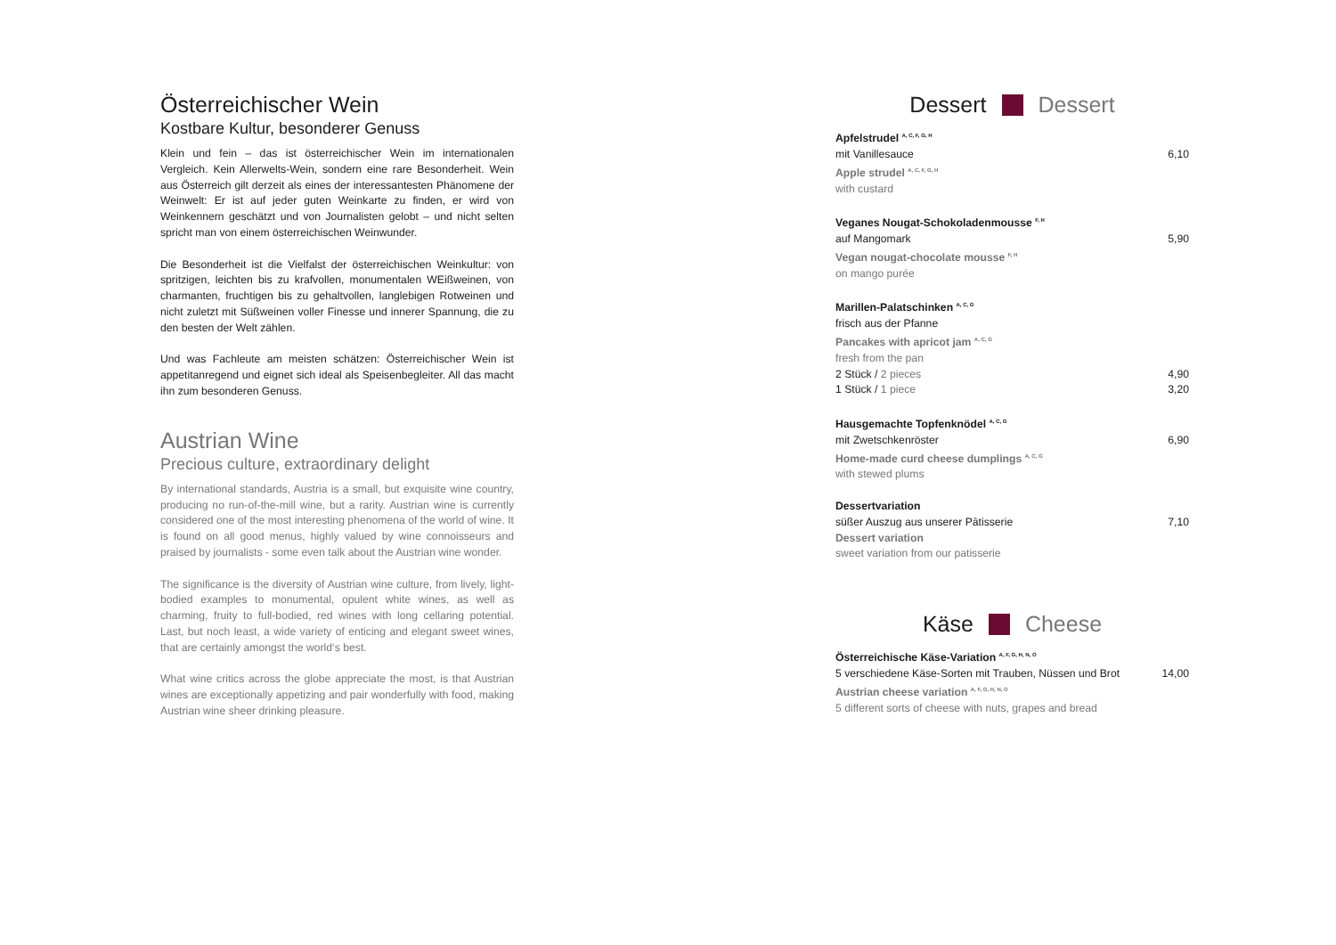Österreichischer Wein
Kostbare Kultur, besonderer Genuss
Klein und fein – das ist österreichischer Wein im internationalen Vergleich. Kein Allerwelts-Wein, sondern eine rare Besonderheit. Wein aus Österreich gilt derzeit als eines der interessantesten Phänomene der Weinwelt: Er ist auf jeder guten Weinkarte zu finden, er wird von Weinkennern geschätzt und von Journalisten gelobt – und nicht selten spricht man von einem österreichischen Weinwunder.
Die Besonderheit ist die Vielfalst der österreichischen Weinkultur: von spritzigen, leichten bis zu krafvollen, monumentalen WEißweinen, von charmanten, fruchtigen bis zu gehaltvollen, langlebigen Rotweinen und nicht zuletzt mit Süßweinen voller Finesse und innerer Spannung, die zu den besten der Welt zählen.
Und was Fachleute am meisten schätzen: Österreichischer Wein ist appetitanregend und eignet sich ideal als Speisenbegleiter. All das macht ihn zum besonderen Genuss.
Austrian Wine
Precious culture, extraordinary delight
By international standards, Austria is a small, but exquisite wine country, producing no run-of-the-mill wine, but a rarity. Austrian wine is currently considered one of the most interesting phenomena of the world of wine. It is found on all good menus, highly valued by wine connoisseurs and praised by journalists - some even talk about the Austrian wine wonder.
The significance is the diversity of Austrian wine culture, from lively, light-bodied examples to monumental, opulent white wines, as well as charming, fruity to full-bodied, red wines with long cellaring potential. Last, but noch least, a wide variety of enticing and elegant sweet wines, that are certainly amongst the world‘s best.
What wine critics across the globe appreciate the most, is that Austrian wines are exceptionally appetizing and pair wonderfully with food, making Austrian wine sheer drinking pleasure.
Dessert Dessert
Apfelstrudel <sup>A, C, F, G, H</sup>
mit Vanillesauce 6,10
Apple strudel <sup>A, C, F, G, H</sup>
with custard
Veganes Nougat-Schokoladenmousse <sup>F, H</sup>
auf Mangomark 5,90
Vegan nougat-chocolate mousse <sup>F, H</sup>
on mango purée
Marillen-Palatschinken <sup>A, C, G</sup>
frisch aus der Pfanne
Pancakes with apricot jam <sup>A, C, G</sup>
fresh from the pan
2 Stück / 2 pieces 4,90
1 Stück / 1 piece 3,20
Hausgemachte Topfenknödel <sup>A, C, G</sup>
mit Zwetschkenröster 6,90
Home-made curd cheese dumplings <sup>A, C, G</sup>
with stewed plums
Dessertvariation
süßer Auszug aus unserer Pâtisserie 7,10
Dessert variation
sweet variation from our patisserie
Käse Cheese
Österreichische Käse-Variation <sup>A, F, G, H, N, O</sup>
5 verschiedene Käse-Sorten mit Trauben, Nüssen und Brot 14,00
Austrian cheese variation <sup>A, F, G, H, N, O</sup>
5 different sorts of cheese with nuts, grapes and bread